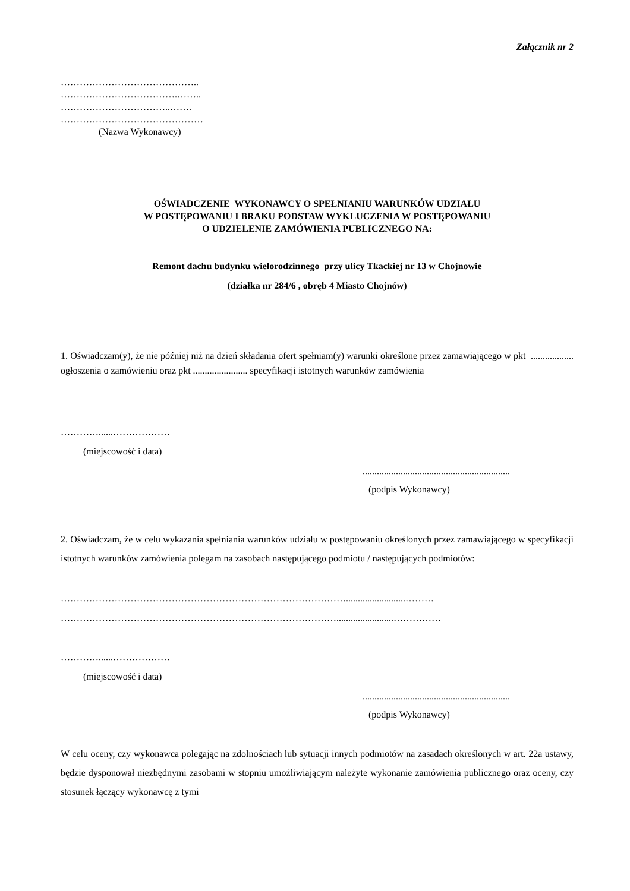Załącznik nr 2
……………………………………..
……………………………….……..
……………………………..…….
………………………………………
(Nazwa Wykonawcy)
OŚWIADCZENIE WYKONAWCY O SPEŁNIANIU WARUNKÓW UDZIAŁU
W POSTĘPOWANIU I BRAKU PODSTAW WYKLUCZENIA W POSTĘPOWANIU
O UDZIELENIE ZAMÓWIENIA PUBLICZNEGO NA:
Remont dachu budynku wielorodzinnego przy ulicy Tkackiej nr 13 w Chojnowie
(działka nr 284/6 , obręb 4 Miasto Chojnów)
1. Oświadczam(y), że nie później niż na dzień składania ofert spełniam(y) warunki określone przez zamawiającego w pkt .................. ogłoszenia o zamówieniu oraz pkt ....................... specyfikacji istotnych warunków zamówienia
…………......………………
(miejscowość i data)
..............................................................
(podpis Wykonawcy)
2. Oświadczam, że w celu wykazania spełniania warunków udziału w postępowaniu określonych przez zamawiającego w specyfikacji istotnych warunków zamówienia polegam na zasobach następującego podmiotu / następujących podmiotów:
……………………………………………………………………………….........................………
……………………………………………………………………………........................……………
…………......………………
(miejscowość i data)
..............................................................
(podpis Wykonawcy)
W celu oceny, czy wykonawca polegając na zdolnościach lub sytuacji innych podmiotów na zasadach określonych w art. 22a ustawy, będzie dysponował niezbędnymi zasobami w stopniu umożliwiającym należyte wykonanie zamówienia publicznego oraz oceny, czy stosunek łączący wykonawcę z tymi